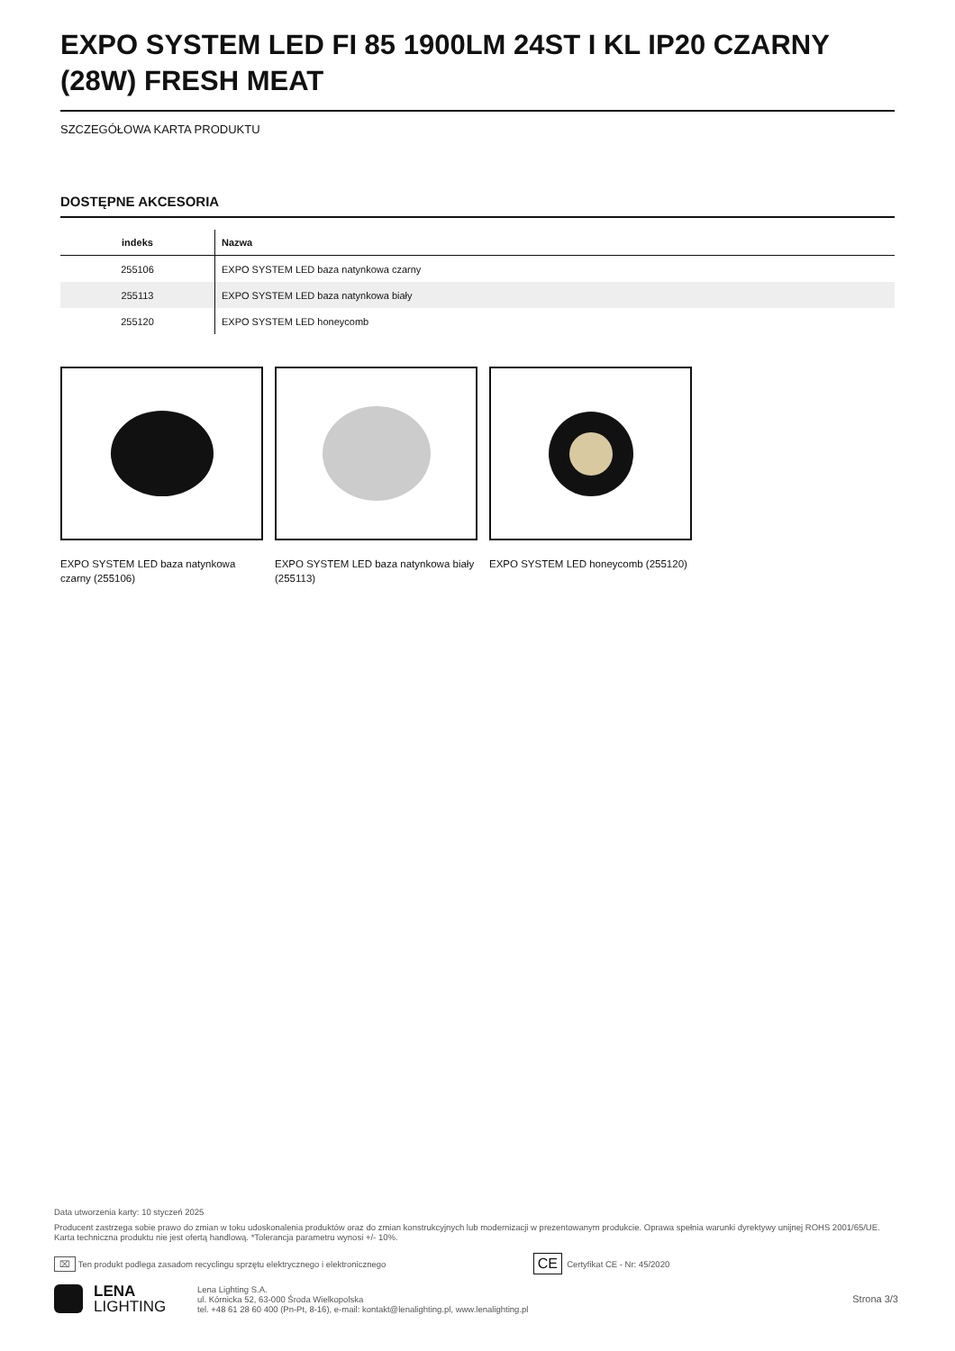EXPO SYSTEM LED FI 85 1900LM 24ST I KL IP20 CZARNY (28W) FRESH MEAT
SZCZEGÓŁOWA KARTA PRODUKTU
DOSTĘPNE AKCESORIA
| indeks | Nazwa |
| --- | --- |
| 255106 | EXPO SYSTEM LED baza natynkowa czarny |
| 255113 | EXPO SYSTEM LED baza natynkowa biały |
| 255120 | EXPO SYSTEM LED honeycomb |
EXPO SYSTEM LED baza natynkowa czarny (255106)
EXPO SYSTEM LED baza natynkowa biały (255113)
EXPO SYSTEM LED honeycomb (255120)
Data utworzenia karty: 10 styczeń 2025
Producent zastrzega sobie prawo do zmian w toku udoskonalenia produktów oraz do zmian konstrukcyjnych lub modernizacji w prezentowanym produkcie. Oprawa spełnia warunki dyrektywy unijnej ROHS 2001/65/UE. Karta techniczna produktu nie jest ofertą handlową. *Tolerancja parametru wynosi +/- 10%.
⌧ Ten produkt podlega zasadom recyclingu sprzętu elektrycznego i elektronicznego CE Certyfikat CE - Nr: 45/2020
LENA
LIGHTING
Lena Lighting S.A.
ul. Kórnicka 52, 63-000 Środa Wielkopolska
tel. +48 61 28 60 400 (Pn-Pt, 8-16), e-mail: kontakt@lenalighting.pl, www.lenalighting.pl
Strona 3/3